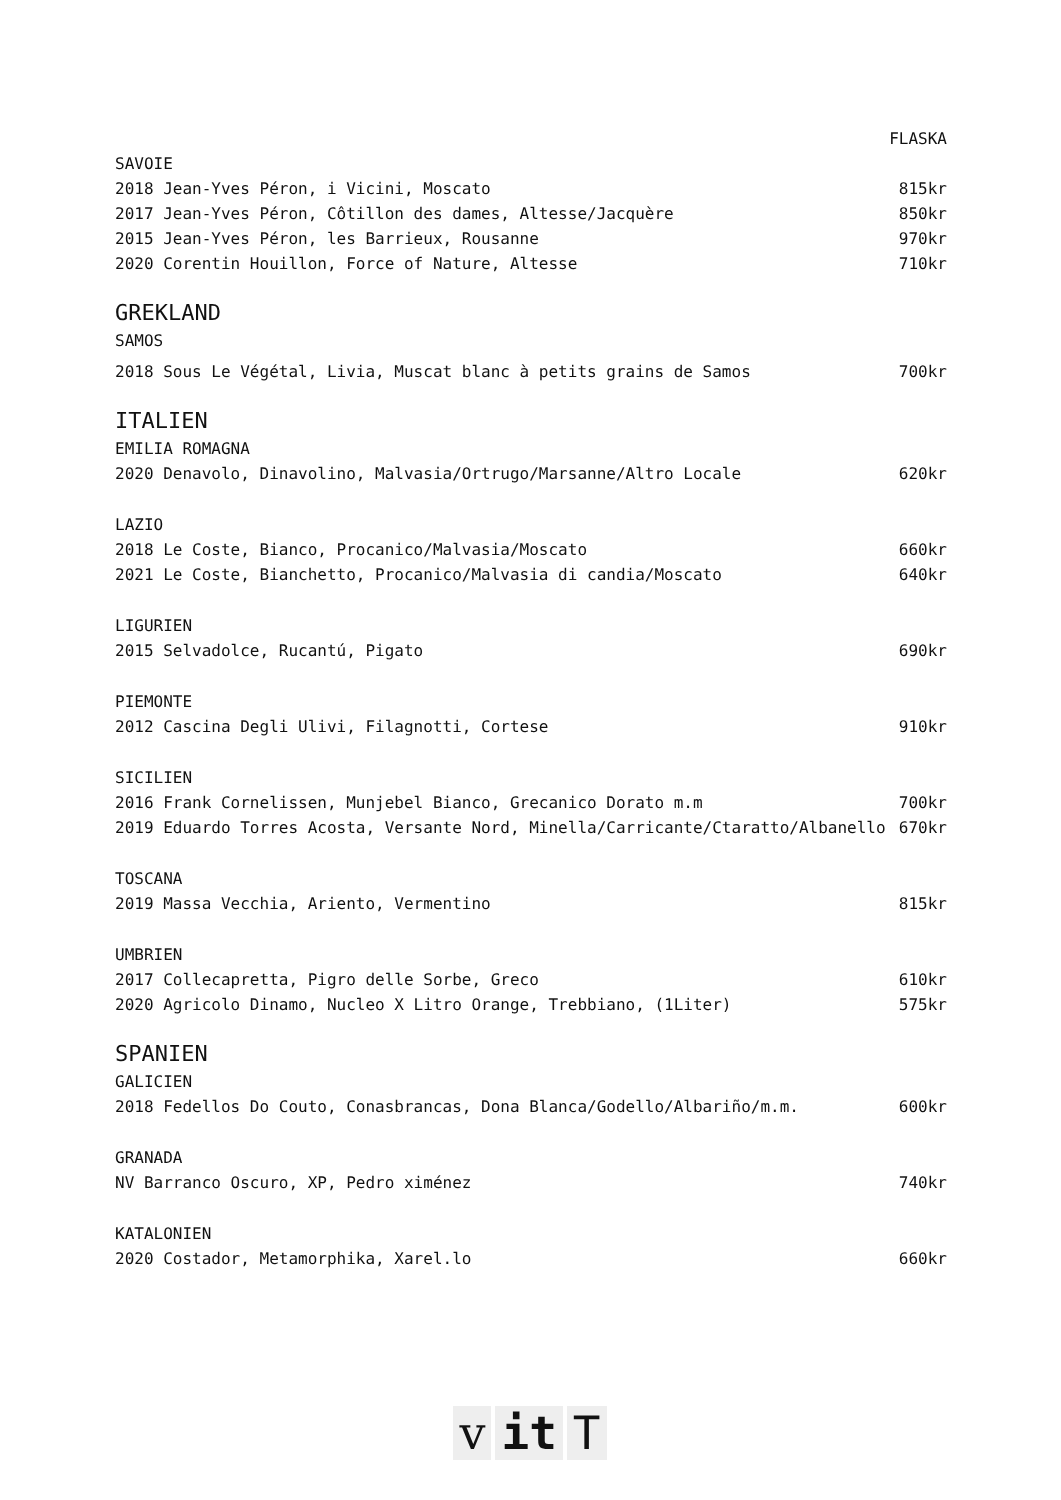FLASKA
SAVOIE
2018 Jean-Yves Péron, i Vicini, Moscato 815kr
2017 Jean-Yves Péron, Côtillon des dames, Altesse/Jacquère 850kr
2015 Jean-Yves Péron, les Barrieux, Rousanne 970kr
2020 Corentin Houillon, Force of Nature, Altesse 710kr
GREKLAND
SAMOS
2018 Sous Le Végétal, Livia, Muscat blanc à petits grains de Samos 700kr
ITALIEN
EMILIA ROMAGNA
2020 Denavolo, Dinavolino, Malvasia/Ortrugo/Marsanne/Altro Locale 620kr
LAZIO
2018 Le Coste, Bianco, Procanico/Malvasia/Moscato 660kr
2021 Le Coste, Bianchetto, Procanico/Malvasia di candia/Moscato 640kr
LIGURIEN
2015 Selvadolce, Rucantú, Pigato 690kr
PIEMONTE
2012 Cascina Degli Ulivi, Filagnotti, Cortese 910kr
SICILIEN
2016 Frank Cornelissen, Munjebel Bianco, Grecanico Dorato m.m 700kr
2019 Eduardo Torres Acosta, Versante Nord, Minella/Carricante/Ctaratto/Albanello 670kr
TOSCANA
2019 Massa Vecchia, Ariento, Vermentino 815kr
UMBRIEN
2017 Collecapretta, Pigro delle Sorbe, Greco 610kr
2020 Agricolo Dinamo, Nucleo X Litro Orange, Trebbiano, (1Liter) 575kr
SPANIEN
GALICIEN
2018 Fedellos Do Couto, Conasbrancas, Dona Blanca/Godello/Albariño/m.m. 600kr
GRANADA
NV Barranco Oscuro, XP, Pedro ximénez 740kr
KATALONIEN
2020 Costador, Metamorphika, Xarel.lo 660kr
v it T